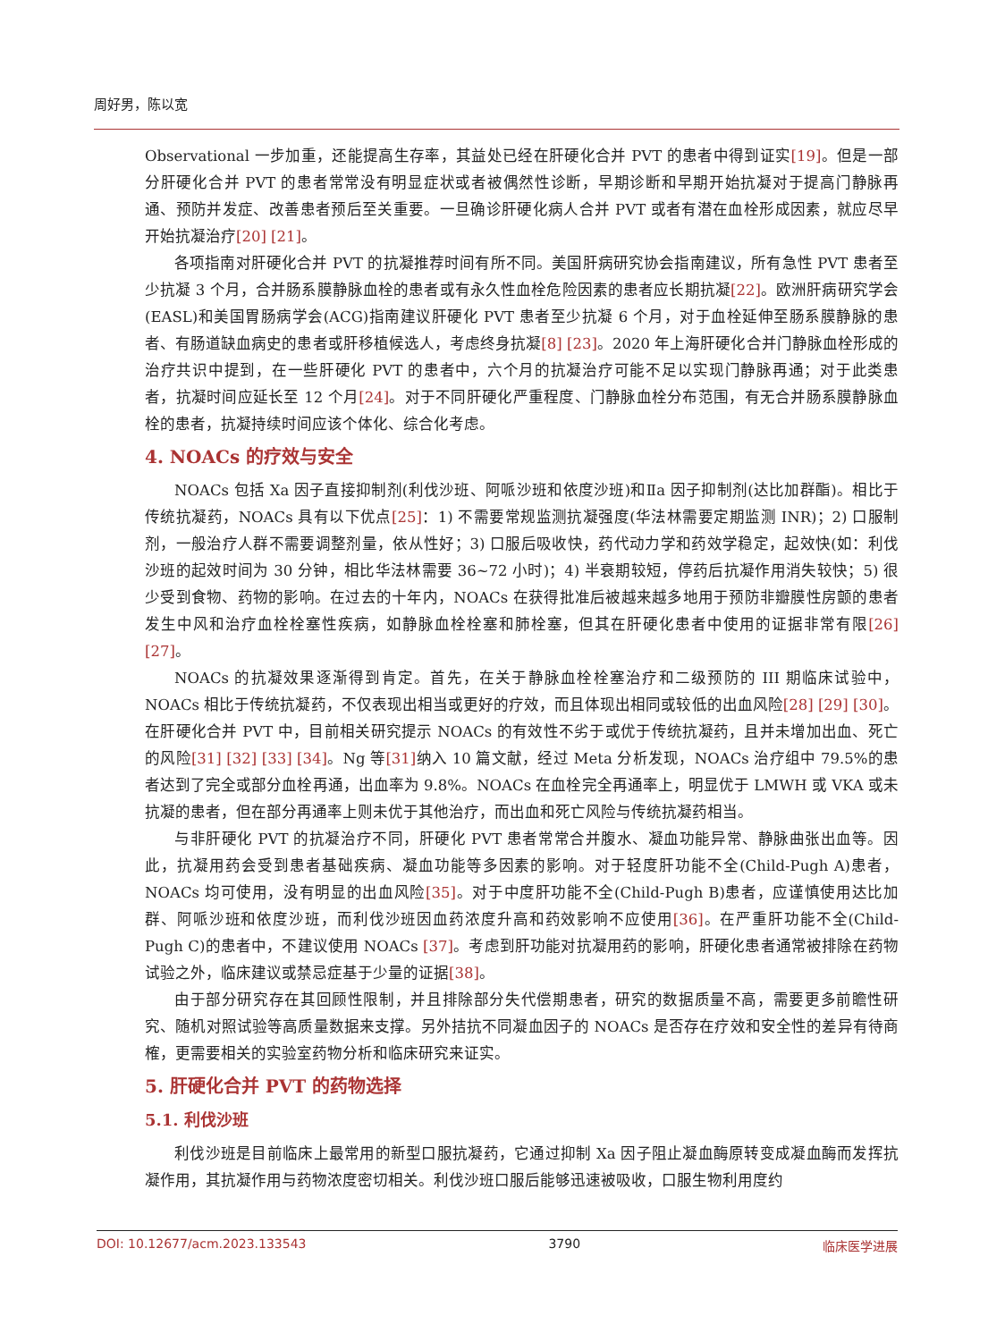周好男，陈以宽
Observational 一步加重，还能提高生存率，其益处已经在肝硬化合并 PVT 的患者中得到证实[19]。但是一部分肝硬化合并 PVT 的患者常常没有明显症状或者被偶然性诊断，早期诊断和早期开始抗凝对于提高门静脉再通、预防并发症、改善患者预后至关重要。一旦确诊肝硬化病人合并 PVT 或者有潜在血栓形成因素，就应尽早开始抗凝治疗[20] [21]。
各项指南对肝硬化合并 PVT 的抗凝推荐时间有所不同。美国肝病研究协会指南建议，所有急性 PVT 患者至少抗凝 3 个月，合并肠系膜静脉血栓的患者或有永久性血栓危险因素的患者应长期抗凝[22]。欧洲肝病研究学会(EASL)和美国胃肠病学会(ACG)指南建议肝硬化 PVT 患者至少抗凝 6 个月，对于血栓延伸至肠系膜静脉的患者、有肠道缺血病史的患者或肝移植候选人，考虑终身抗凝[8] [23]。2020 年上海肝硬化合并门静脉血栓形成的治疗共识中提到，在一些肝硬化 PVT 的患者中，六个月的抗凝治疗可能不足以实现门静脉再通；对于此类患者，抗凝时间应延长至 12 个月[24]。对于不同肝硬化严重程度、门静脉血栓分布范围，有无合并肠系膜静脉血栓的患者，抗凝持续时间应该个体化、综合化考虑。
4. NOACs 的疗效与安全
NOACs 包括 Xa 因子直接抑制剂(利伐沙班、阿哌沙班和依度沙班)和Ⅱa 因子抑制剂(达比加群酯)。相比于传统抗凝药，NOACs 具有以下优点[25]：1) 不需要常规监测抗凝强度(华法林需要定期监测 INR)；2) 口服制剂，一般治疗人群不需要调整剂量，依从性好；3) 口服后吸收快，药代动力学和药效学稳定，起效快(如：利伐沙班的起效时间为 30 分钟，相比华法林需要 36~72 小时)；4) 半衰期较短，停药后抗凝作用消失较快；5) 很少受到食物、药物的影响。在过去的十年内，NOACs 在获得批准后被越来越多地用于预防非瓣膜性房颤的患者发生中风和治疗血栓栓塞性疾病，如静脉血栓栓塞和肺栓塞，但其在肝硬化患者中使用的证据非常有限[26] [27]。
NOACs 的抗凝效果逐渐得到肯定。首先，在关于静脉血栓栓塞治疗和二级预防的 III 期临床试验中，NOACs 相比于传统抗凝药，不仅表现出相当或更好的疗效，而且体现出相同或较低的出血风险[28] [29] [30]。在肝硬化合并 PVT 中，目前相关研究提示 NOACs 的有效性不劣于或优于传统抗凝药，且并未增加出血、死亡的风险[31] [32] [33] [34]。Ng 等[31] 纳入 10 篇文献，经过 Meta 分析发现，NOACs 治疗组中 79.5%的患者达到了完全或部分血栓再通，出血率为 9.8%。NOACs 在血栓完全再通率上，明显优于 LMWH 或 VKA 或未抗凝的患者，但在部分再通率上则未优于其他治疗，而出血和死亡风险与传统抗凝药相当。
与非肝硬化 PVT 的抗凝治疗不同，肝硬化 PVT 患者常常合并腹水、凝血功能异常、静脉曲张出血等。因此，抗凝用药会受到患者基础疾病、凝血功能等多因素的影响。对于轻度肝功能不全(Child-Pugh A)患者，NOACs 均可使用，没有明显的出血风险[35]。对于中度肝功能不全(Child-Pugh B)患者，应谨慎使用达比加群、阿哌沙班和依度沙班，而利伐沙班因血药浓度升高和药效影响不应使用[36]。在严重肝功能不全(Child-Pugh C)的患者中，不建议使用 NOACs [37]。考虑到肝功能对抗凝用药的影响，肝硬化患者通常被排除在药物试验之外，临床建议或禁忌症基于少量的证据[38]。
由于部分研究存在其回顾性限制，并且排除部分失代偿期患者，研究的数据质量不高，需要更多前瞻性研究、随机对照试验等高质量数据来支撑。另外拮抗不同凝血因子的 NOACs 是否存在疗效和安全性的差异有待商榷，更需要相关的实验室药物分析和临床研究来证实。
5. 肝硬化合并 PVT 的药物选择
5.1. 利伐沙班
利伐沙班是目前临床上最常用的新型口服抗凝药，它通过抑制 Xa 因子阻止凝血酶原转变成凝血酶而发挥抗凝作用，其抗凝作用与药物浓度密切相关。利伐沙班口服后能够迅速被吸收，口服生物利用度约
DOI: 10.12677/acm.2023.133543 3790 临床医学进展